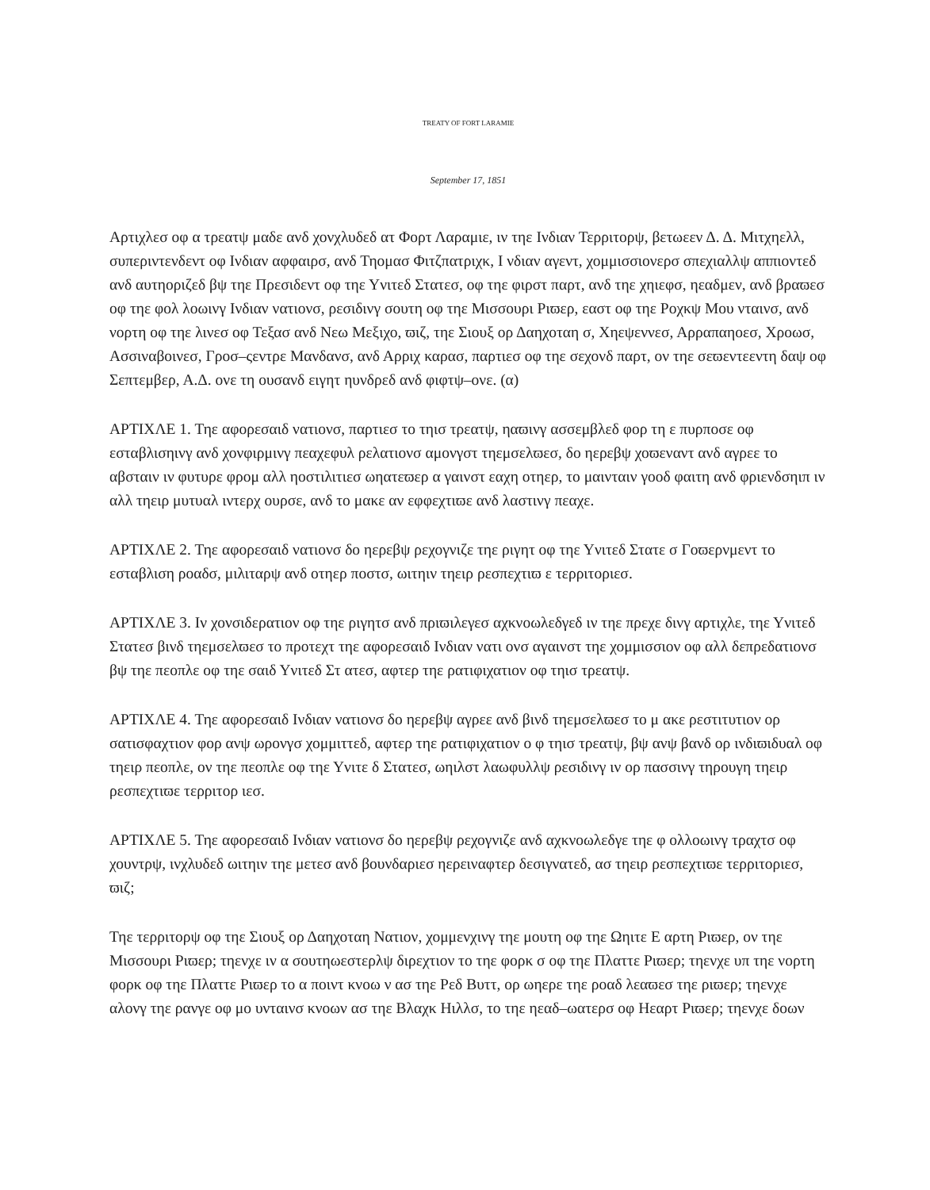TREATY OF FORT LARAMIE
September 17, 1851
Αρτιχλεσ οφ α τρεατψ μαδε ανδ χονχλυδεδ ατ Φορτ Λαραμιε, ιν τηε Ινδιαν Τερριτορψ, βετωεεν Δ. Δ. Μιτχηελλ, συπεριντενδεντ οφ Ινδιαν αφφαιρσ, ανδ Τηομασ Φιτζπατριχκ, Ι νδιαν αγεντ, χομμισσιονερσ σπεχιαλλψ αππιοντεδ ανδ αυτηοριζεδ βψ τηε Πρεσιδεντ οφ τηε Υνιτεδ Στατεσ, οφ τηε φιρστ παρτ, ανδ τηε χηιεφσ, ηεαδμεν, ανδ βραϖεσ οφ τηε φολ λοωινγ Ινδιαν νατιονσ, ρεσιδινγ σουτη οφ τηε Μισσουρι Ριϖερ, εαστ οφ τηε Ροχκψ Μου νταινσ, ανδ νορτη οφ τηε λινεσ οφ Τεξασ ανδ Νεω Μεξιχο, ϖιζ, τηε Σιουξ ορ Δαηχοταη σ, Χηεψεννεσ, Αρραπαηοεσ, Χροωσ, Ασσιναβοινεσ, Γροσ–ςεντρε Μανδανσ, ανδ Αρριχ καρασ, παρτιεσ οφ τηε σεχονδ παρτ, ον τηε σεϖεντεεντη δαψ οφ Σεπτεμβερ, Α.Δ. ονε τη ουσανδ ειγητ ηυνδρεδ ανδ φιφτψ–ονε. (α)
ΑΡΤΙΧΛΕ 1. Τηε αφορεσαιδ νατιονσ, παρτιεσ το τηισ τρεατψ, ηαϖινγ ασσεμβλεδ φορ τη ε πυρποσε οφ εσταβλισηινγ ανδ χονφιρμινγ πεαχεφυλ ρελατιονσ αμονγστ τηεμσελϖεσ, δο ηερεβψ χοϖεναντ ανδ αγρεε το αβσταιν ιν φυτυρε φρομ αλλ ηοστιλιτιεσ ωηατεϖερ α γαινστ εαχη οτηερ, το μαινταιν γοοδ φαιτη ανδ φριενδσηιπ ιν αλλ τηειρ μυτυαλ ιντερχ ουρσε, ανδ το μακε αν εφφεχτιϖε ανδ λαστινγ πεαχε.
ΑΡΤΙΧΛΕ 2. Τηε αφορεσαιδ νατιονσ δο ηερεβψ ρεχογνιζε τηε ριγητ οφ τηε Υνιτεδ Στατε σ Γοϖερνμεντ το εσταβλιση ροαδσ, μιλιταρψ ανδ οτηερ ποστσ, ωιτηιν τηειρ ρεσπεχτιϖ ε τερριτοριεσ.
ΑΡΤΙΧΛΕ 3. Ιν χονσιδερατιον οφ τηε ριγητσ ανδ πριϖιλεγεσ αχκνοωλεδγεδ ιν τηε πρεχε δινγ αρτιχλε, τηε Υνιτεδ Στατεσ βινδ τηεμσελϖεσ το προτεχτ τηε αφορεσαιδ Ινδιαν νατι ονσ αγαινστ τηε χομμισσιον οφ αλλ δεπρεδατιονσ βψ τηε πεοπλε οφ τηε σαιδ Υνιτεδ Στ ατεσ, αφτερ τηε ρατιφιχατιον οφ τηισ τρεατψ.
ΑΡΤΙΧΛΕ 4. Τηε αφορεσαιδ Ινδιαν νατιονσ δο ηερεβψ αγρεε ανδ βινδ τηεμσελϖεσ το μ ακε ρεστιτυτιον ορ σατισφαχτιον φορ ανψ ωρονγσ χομμιττεδ, αφτερ τηε ρατιφιχατιον ο φ τηισ τρεατψ, βψ ανψ βανδ ορ ινδιϖιδυαλ οφ τηειρ πεοπλε, ον τηε πεοπλε οφ τηε Υνιτε δ Στατεσ, ωηιλστ λαωφυλλψ ρεσιδινγ ιν ορ πασσινγ τηρουγη τηειρ ρεσπεχτιϖε τερριτορ ιεσ.
ΑΡΤΙΧΛΕ 5. Τηε αφορεσαιδ Ινδιαν νατιονσ δο ηερεβψ ρεχογνιζε ανδ αχκνοωλεδγε τηε φ ολλοωινγ τραχτσ οφ χουντρψ, ινχλυδεδ ωιτηιν τηε μετεσ ανδ βουνδαριεσ ηερειναφτερ δεσιγνατεδ, ασ τηειρ ρεσπεχτιϖε τερριτοριεσ, ϖιζ;
Τηε τερριτορψ οφ τηε Σιουξ ορ Δαηχοταη Νατιον, χομμενχινγ τηε μουτη οφ τηε Ωηιτε Ε αρτη Ριϖερ, ον τηε Μισσουρι Ριϖερ; τηενχε ιν α σουτηωεστερλψ διρεχτιον το τηε φορκ σ οφ τηε Πλαττε Ριϖερ; τηενχε υπ τηε νορτη φορκ οφ τηε Πλαττε Ριϖερ το α ποιντ κνοω ν ασ τηε Ρεδ Βυττ, ορ ωηερε τηε ροαδ λεαϖεσ τηε ριϖερ; τηενχε αλονγ τηε ρανγε οφ μο υνταινσ κνοων ασ τηε Βλαχκ Ηιλλσ, το τηε ηεαδ–ωατερσ οφ Ηεαρτ Ριϖερ; τηενχε δοων